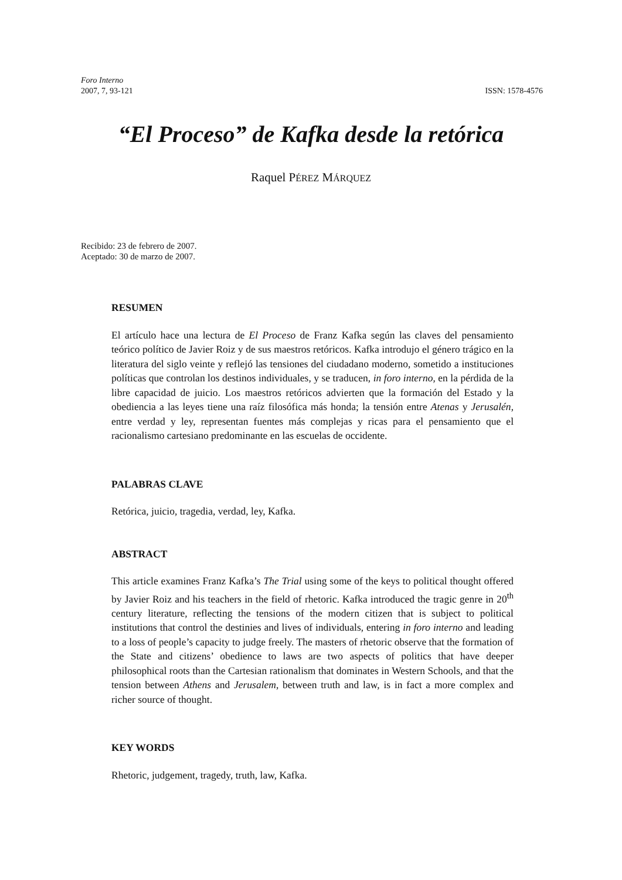Foro Interno
ISSN: 1578-4576 2007, 7, 93-121
“El Proceso” de Kafka desde la retórica
Raquel PÉREZ MÁRQUEZ
Recibido: 23 de febrero de 2007.
Aceptado: 30 de marzo de 2007.
RESUMEN
El artículo hace una lectura de El Proceso de Franz Kafka según las claves del pensamiento teórico político de Javier Roiz y de sus maestros retóricos. Kafka introdujo el género trágico en la literatura del siglo veinte y reflejó las tensiones del ciudadano moderno, sometido a instituciones políticas que controlan los destinos individuales, y se traducen, in foro interno, en la pérdida de la libre capacidad de juicio. Los maestros retóricos advierten que la formación del Estado y la obediencia a las leyes tiene una raíz filosófica más honda; la tensión entre Atenas y Jerusalén, entre verdad y ley, representan fuentes más complejas y ricas para el pensamiento que el racionalismo cartesiano predominante en las escuelas de occidente.
PALABRAS CLAVE
Retórica, juicio, tragedia, verdad, ley, Kafka.
ABSTRACT
This article examines Franz Kafka’s The Trial using some of the keys to political thought offered by Javier Roiz and his teachers in the field of rhetoric. Kafka introduced the tragic genre in 20<sup>th</sup> century literature, reflecting the tensions of the modern citizen that is subject to political institutions that control the destinies and lives of individuals, entering in foro interno and leading to a loss of people’s capacity to judge freely. The masters of rhetoric observe that the formation of the State and citizens’ obedience to laws are two aspects of politics that have deeper philosophical roots than the Cartesian rationalism that dominates in Western Schools, and that the tension between Athens and Jerusalem, between truth and law, is in fact a more complex and richer source of thought.
KEY WORDS
Rhetoric, judgement, tragedy, truth, law, Kafka.